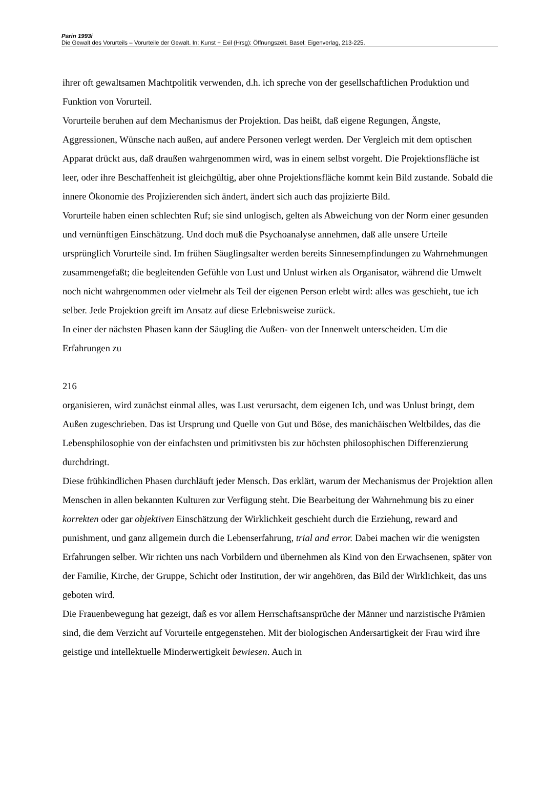Parin 1993i
Die Gewalt des Vorurteils – Vorurteile der Gewalt. In: Kunst + Exil (Hrsg): Öffnungszeit. Basel: Eigenverlag, 213-225.
ihrer oft gewaltsamen Machtpolitik verwenden, d.h. ich spreche von der gesellschaftlichen Produktion und Funktion von Vorurteil.
Vorurteile beruhen auf dem Mechanismus der Projektion. Das heißt, daß eigene Regungen, Ängste, Aggressionen, Wünsche nach außen, auf andere Personen verlegt werden. Der Vergleich mit dem optischen Apparat drückt aus, daß draußen wahrgenommen wird, was in einem selbst vorgeht. Die Projektionsfläche ist leer, oder ihre Beschaffenheit ist gleichgültig, aber ohne Projektionsfläche kommt kein Bild zustande. Sobald die innere Ökonomie des Projizierenden sich ändert, ändert sich auch das projizierte Bild.
Vorurteile haben einen schlechten Ruf; sie sind unlogisch, gelten als Abweichung von der Norm einer gesunden und vernünftigen Einschätzung. Und doch muß die Psychoanalyse annehmen, daß alle unsere Urteile ursprünglich Vorurteile sind. Im frühen Säuglingsalter werden bereits Sinnesempfindungen zu Wahrnehmungen zusammengefaßt; die begleitenden Gefühle von Lust und Unlust wirken als Organisator, während die Umwelt noch nicht wahrgenommen oder vielmehr als Teil der eigenen Person erlebt wird: alles was geschieht, tue ich selber. Jede Projektion greift im Ansatz auf diese Erlebnisweise zurück.
In einer der nächsten Phasen kann der Säugling die Außen- von der Innenwelt unterscheiden. Um die Erfahrungen zu
216
organisieren, wird zunächst einmal alles, was Lust verursacht, dem eigenen Ich, und was Unlust bringt, dem Außen zugeschrieben. Das ist Ursprung und Quelle von Gut und Böse, des manichäischen Weltbildes, das die Lebensphilosophie von der einfachsten und primitivsten bis zur höchsten philosophischen Differenzierung durchdringt.
Diese frühkindlichen Phasen durchläuft jeder Mensch. Das erklärt, warum der Mechanismus der Projektion allen Menschen in allen bekannten Kulturen zur Verfügung steht. Die Bearbeitung der Wahrnehmung bis zu einer korrekten oder gar objektiven Einschätzung der Wirklichkeit geschieht durch die Erziehung, reward and punishment, und ganz allgemein durch die Lebenserfahrung, trial and error. Dabei machen wir die wenigsten Erfahrungen selber. Wir richten uns nach Vorbildern und übernehmen als Kind von den Erwachsenen, später von der Familie, Kirche, der Gruppe, Schicht oder Institution, der wir angehören, das Bild der Wirklichkeit, das uns geboten wird.
Die Frauenbewegung hat gezeigt, daß es vor allem Herrschaftsansprüche der Männer und narzistische Prämien sind, die dem Verzicht auf Vorurteile entgegenstehen. Mit der biologischen Andersartigkeit der Frau wird ihre geistige und intellektuelle Minderwertigkeit bewiesen. Auch in